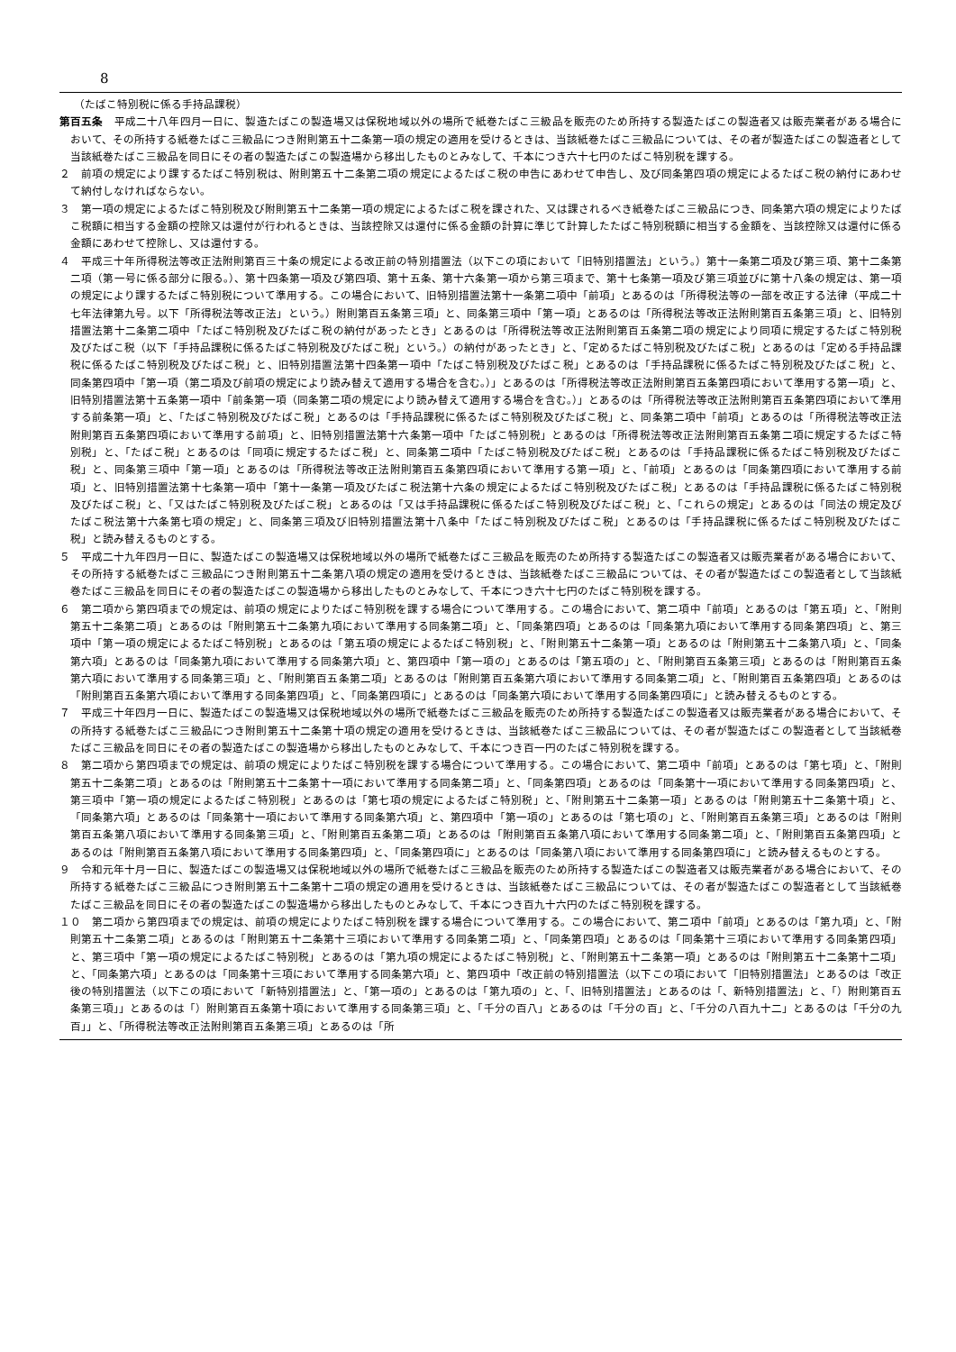8
（たばこ特別税に係る手持品課税）
第百五条　平成二十八年四月一日に、製造たばこの製造場又は保税地域以外の場所で紙巻たばこ三級品を販売のため所持する製造たばこの製造者又は販売業者がある場合において、その所持する紙巻たばこ三級品につき附則第五十二条第一項の規定の適用を受けるときは、当該紙巻たばこ三級品については、その者が製造たばこの製造者として当該紙巻たばこ三級品を同日にその者の製造たばこの製造場から移出したものとみなして、千本につき六十七円のたばこ特別税を課する。
２　前項の規定により課するたばこ特別税は、附則第五十二条第二項の規定によるたばこ税の申告にあわせて申告し、及び同条第四項の規定によるたばこ税の納付にあわせて納付しなければならない。
３　第一項の規定によるたばこ特別税及び附則第五十二条第一項の規定によるたばこ税を課された、又は課されるべき紙巻たばこ三級品につき、同条第六項の規定によりたばこ税額に相当する金額の控除又は還付が行われるときは、当該控除又は還付に係る金額の計算に準じて計算したたばこ特別税額に相当する金額を、当該控除又は還付に係る金額にあわせて控除し、又は還付する。
４　平成三十年所得税法等改正法附則第百三十条の規定による改正前の特別措置法（以下この項において「旧特別措置法」という。）第十一条第二項及び第三項、第十二条第二項（第一号に係る部分に限る。）、第十四条第一項及び第四項、第十五条、第十六条第一項から第三項まで、第十七条第一項及び第三項並びに第十八条の規定は、第一項の規定により課するたばこ特別税について準用する。この場合において、旧特別措置法第十一条第二項中「前項」とあるのは「所得税法等の一部を改正する法律（平成二十七年法律第九号。以下「所得税法等改正法」という。）附則第百五条第三項」と、同条第三項中「第一項」とあるのは「所得税法等改正法附則第百五条第三項」と、旧特別措置法第十二条第二項中「たばこ特別税及びたばこ税の納付があったとき」とあるのは「所得税法等改正法附則第百五条第二項の規定により同項に規定するたばこ特別税及びたばこ税（以下「手持品課税に係るたばこ特別税及びたばこ税」という。）の納付があったとき」と、「定めるたばこ特別税及びたばこ税」とあるのは「定める手持品課税に係るたばこ特別税及びたばこ税」と、旧特別措置法第十四条第一項中「たばこ特別税及びたばこ税」とあるのは「手持品課税に係るたばこ特別税及びたばこ税」と、同条第四項中「第一項（第二項及び前項の規定により読み替えて適用する場合を含む。）」とあるのは「所得税法等改正法附則第百五条第四項において準用する第一項」と、旧特別措置法第十五条第一項中「前条第一項（同条第二項の規定により読み替えて適用する場合を含む。）」とあるのは「所得税法等改正法附則第百五条第四項において準用する前条第一項」と、「たばこ特別税及びたばこ税」とあるのは「手持品課税に係るたばこ特別税及びたばこ税」と、同条第二項中「前項」とあるのは「所得税法等改正法附則第百五条第四項において準用する前項」と、旧特別措置法第十六条第一項中「たばこ特別税」とあるのは「所得税法等改正法附則第百五条第二項に規定するたばこ特別税」と、「たばこ税」とあるのは「同項に規定するたばこ税」と、同条第二項中「たばこ特別税及びたばこ税」とあるのは「手持品課税に係るたばこ特別税及びたばこ税」と、同条第三項中「第一項」とあるのは「所得税法等改正法附則第百五条第四項において準用する第一項」と、「前項」とあるのは「同条第四項において準用する前項」と、旧特別措置法第十七条第一項中「第十一条第一項及びたばこ税法第十六条の規定によるたばこ特別税及びたばこ税」とあるのは「手持品課税に係るたばこ特別税及びたばこ税」と、「又はたばこ特別税及びたばこ税」とあるのは「又は手持品課税に係るたばこ特別税及びたばこ税」と、「これらの規定」とあるのは「同法の規定及びたばこ税法第十六条第七項の規定」と、同条第三項及び旧特別措置法第十八条中「たばこ特別税及びたばこ税」とあるのは「手持品課税に係るたばこ特別税及びたばこ税」と読み替えるものとする。
５　平成二十九年四月一日に、製造たばこの製造場又は保税地域以外の場所で紙巻たばこ三級品を販売のため所持する製造たばこの製造者又は販売業者がある場合において、その所持する紙巻たばこ三級品につき附則第五十二条第八項の規定の適用を受けるときは、当該紙巻たばこ三級品については、その者が製造たばこの製造者として当該紙巻たばこ三級品を同日にその者の製造たばこの製造場から移出したものとみなして、千本につき六十七円のたばこ特別税を課する。
６　第二項から第四項までの規定は、前項の規定によりたばこ特別税を課する場合について準用する。この場合において、第二項中「前項」とあるのは「第五項」と、「附則第五十二条第二項」とあるのは「附則第五十二条第九項において準用する同条第二項」と、「同条第四項」とあるのは「同条第九項において準用する同条第四項」と、第三項中「第一項の規定によるたばこ特別税」とあるのは「第五項の規定によるたばこ特別税」と、「附則第五十二条第一項」とあるのは「附則第五十二条第八項」と、「同条第六項」とあるのは「同条第九項において準用する同条第六項」と、第四項中「第一項の」とあるのは「第五項の」と、「附則第百五条第三項」とあるのは「附則第百五条第六項において準用する同条第三項」と、「附則第百五条第二項」とあるのは「附則第百五条第六項において準用する同条第二項」と、「附則第百五条第四項」とあるのは「附則第百五条第六項において準用する同条第四項」と、「同条第四項に」とあるのは「同条第六項において準用する同条第四項に」と読み替えるものとする。
７　平成三十年四月一日に、製造たばこの製造場又は保税地域以外の場所で紙巻たばこ三級品を販売のため所持する製造たばこの製造者又は販売業者がある場合において、その所持する紙巻たばこ三級品につき附則第五十二条第十項の規定の適用を受けるときは、当該紙巻たばこ三級品については、その者が製造たばこの製造者として当該紙巻たばこ三級品を同日にその者の製造たばこの製造場から移出したものとみなして、千本につき百一円のたばこ特別税を課する。
８　第二項から第四項までの規定は、前項の規定によりたばこ特別税を課する場合について準用する。この場合において、第二項中「前項」とあるのは「第七項」と、「附則第五十二条第二項」とあるのは「附則第五十二条第十一項において準用する同条第二項」と、「同条第四項」とあるのは「同条第十一項において準用する同条第四項」と、第三項中「第一項の規定によるたばこ特別税」とあるのは「第七項の規定によるたばこ特別税」と、「附則第五十二条第一項」とあるのは「附則第五十二条第十項」と、「同条第六項」とあるのは「同条第十一項において準用する同条第六項」と、第四項中「第一項の」とあるのは「第七項の」と、「附則第百五条第三項」とあるのは「附則第百五条第八項において準用する同条第三項」と、「附則第百五条第二項」とあるのは「附則第百五条第八項において準用する同条第二項」と、「附則第百五条第四項」とあるのは「附則第百五条第八項において準用する同条第四項」と、「同条第四項に」とあるのは「同条第八項において準用する同条第四項に」と読み替えるものとする。
９　令和元年十月一日に、製造たばこの製造場又は保税地域以外の場所で紙巻たばこ三級品を販売のため所持する製造たばこの製造者又は販売業者がある場合において、その所持する紙巻たばこ三級品につき附則第五十二条第十二項の規定の適用を受けるときは、当該紙巻たばこ三級品については、その者が製造たばこの製造者として当該紙巻たばこ三級品を同日にその者の製造たばこの製造場から移出したものとみなして、千本につき百九十六円のたばこ特別税を課する。
１０　第二項から第四項までの規定は、前項の規定によりたばこ特別税を課する場合について準用する。この場合において、第二項中「前項」とあるのは「第九項」と、「附則第五十二条第二項」とあるのは「附則第五十二条第十三項において準用する同条第二項」と、「同条第四項」とあるのは「同条第十三項において準用する同条第四項」と、第三項中「第一項の規定によるたばこ特別税」とあるのは「第九項の規定によるたばこ特別税」と、「附則第五十二条第一項」とあるのは「附則第五十二条第十二項」と、「同条第六項」とあるのは「同条第十三項において準用する同条第六項」と、第四項中「改正前の特別措置法（以下この項において「旧特別措置法」とあるのは「改正後の特別措置法（以下この項において「新特別措置法」と、「第一項の」とあるのは「第九項の」と、「、旧特別措置法」とあるのは「、新特別措置法」と、「）附則第百五条第三項」」とあるのは「）附則第百五条第十項において準用する同条第三項」と、「千分の百八」とあるのは「千分の百」と、「千分の八百九十二」とあるのは「千分の九百」」と、「所得税法等改正法附則第百五条第三項」とあるのは「所